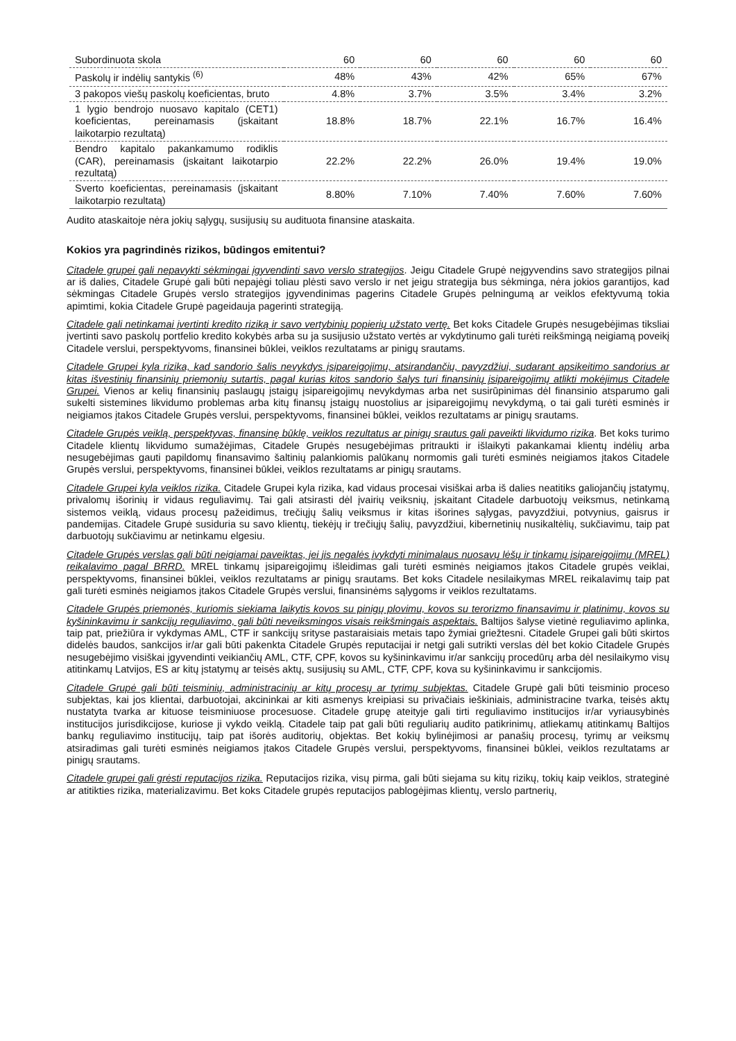| Subordinuota skola | 60 | 60 | 60 | 60 | 60 |
| Paskolų ir indėlių santykis <sup>(6)</sup> | 48% | 43% | 42% | 65% | 67% |
| 3 pakopos viešų paskolų koeficientas, bruto | 4.8% | 3.7% | 3.5% | 3.4% | 3.2% |
| 1 lygio bendrojo nuosavo kapitalo (CET1) koeficientas, pereinamasis (įskaitant laikotarpio rezultatą) | 18.8% | 18.7% | 22.1% | 16.7% | 16.4% |
| Bendro kapitalo pakankamumo rodiklis (CAR), pereinamasis (įskaitant laikotarpio rezultatą) | 22.2% | 22.2% | 26.0% | 19.4% | 19.0% |
| Sverto koeficientas, pereinamasis (įskaitant laikotarpio rezultatą) | 8.80% | 7.10% | 7.40% | 7.60% | 7.60% |
Audito ataskaitoje nėra jokių sąlygų, susijusių su audituota finansine ataskaita.
Kokios yra pagrindinės rizikos, būdingos emitentui?
Citadele grupei gali nepavykti sėkmingai įgyvendinti savo verslo strategijos. Jeigu Citadele Grupė neįgyvendins savo strategijos pilnai ar iš dalies, Citadele Grupė gali būti nepajėgi toliau plėsti savo verslo ir net jeigu strategija bus sėkminga, nėra jokios garantijos, kad sėkmingas Citadele Grupės verslo strategijos įgyvendinimas pagerins Citadele Grupės pelningumą ar veiklos efektyvumą tokia apimtimi, kokia Citadele Grupė pageidauja pagerinti strategiją.
Citadele gali netinkamai įvertinti kredito riziką ir savo vertybinių popierių užstato vertę. Bet koks Citadele Grupės nesugebėjimas tiksliai įvertinti savo paskolų portfelio kredito kokybės arba su ja susijusio užstato vertės ar vykdytinumo gali turėti reikšmingą neigiamą poveikį Citadele verslui, perspektyvoms, finansinei būklei, veiklos rezultatams ar pinigų srautams.
Citadele Grupei kyla rizika, kad sandorio šalis nevykdys įsipareigojimų, atsirandančių, pavyzdžiui, sudarant apsikeitimo sandorius ar kitas išvestinių finansinių priemonių sutartis, pagal kurias kitos sandorio šalys turi finansinių įsipareigojimų atlikti mokėjimus Citadele Grupei. Vienos ar kelių finansinių paslaugų įstaigų įsipareigojimų nevykdymas arba net susirūpinimas dėl finansinio atsparumo gali sukelti sistemines likvidumo problemas arba kitų finansų įstaigų nuostolius ar įsipareigojimų nevykdymą, o tai gali turėti esminės ir neigiamos įtakos Citadele Grupės verslui, perspektyvoms, finansinei būklei, veiklos rezultatams ar pinigų srautams.
Citadele Grupės veiklą, perspektyvas, finansinę būklę, veiklos rezultatus ar pinigų srautus gali paveikti likvidumo rizika. Bet koks turimo Citadele klientų likvidumo sumažėjimas, Citadele Grupės nesugebėjimas pritraukti ir išlaikyti pakankamai klientų indėlių arba nesugebėjimas gauti papildomų finansavimo šaltinių palankiomis palūkanų normomis gali turėti esminės neigiamos įtakos Citadele Grupės verslui, perspektyvoms, finansinei būklei, veiklos rezultatams ar pinigų srautams.
Citadele Grupei kyla veiklos rizika. Citadele Grupei kyla rizika, kad vidaus procesai visiškai arba iš dalies neatitiks galiojančių įstatymų, privalomų išorinių ir vidaus reguliavimų. Tai gali atsirasti dėl įvairių veiksnių, įskaitant Citadele darbuotojų veiksmus, netinkamą sistemos veiklą, vidaus procesų pažeidimus, trečiųjų šalių veiksmus ir kitas išorines sąlygas, pavyzdžiui, potvynius, gaisrus ir pandemijas. Citadele Grupė susiduria su savo klientų, tiekėjų ir trečiųjų šalių, pavyzdžiui, kibernetinių nusikaltėlių, sukčiavimu, taip pat darbuotojų sukčiavimu ar netinkamu elgesiu.
Citadele Grupės verslas gali būti neigiamai paveiktas, jei jis negalės įvykdyti minimalaus nuosavų lėšų ir tinkamų įsipareigojimų (MREL) reikalavimo pagal BRRD. MREL tinkamų įsipareigojimų išleidimas gali turėti esminės neigiamos įtakos Citadele grupės veiklai, perspektyvoms, finansinei būklei, veiklos rezultatams ar pinigų srautams. Bet koks Citadele nesilaikymas MREL reikalavimų taip pat gali turėti esminės neigiamos įtakos Citadele Grupės verslui, finansinėms sąlygoms ir veiklos rezultatams.
Citadele Grupės priemonės, kuriomis siekiama laikytis kovos su pinigų plovimu, kovos su terorizmo finansavimu ir platinimu, kovos su kyšininkavimu ir sankcijų reguliavimo, gali būti neveiksmingos visais reikšmingais aspektais. Baltijos šalyse vietinė reguliavimo aplinka, taip pat, priežiūra ir vykdymas AML, CTF ir sankcijų srityse pastaraisiais metais tapo žymiai griežtesni. Citadele Grupei gali būti skirtos didelės baudos, sankcijos ir/ar gali būti pakenkta Citadele Grupės reputacijai ir netgi gali sutrikti verslas dėl bet kokio Citadele Grupės nesugebėjimo visiškai įgyvendinti veikiančių AML, CTF, CPF, kovos su kyšininkavimu ir/ar sankcijų procedūrų arba dėl nesilaikymo visų atitinkamų Latvijos, ES ar kitų įstatymų ar teisės aktų, susijusių su AML, CTF, CPF, kova su kyšininkavimu ir sankcijomis.
Citadele Grupė gali būti teisminių, administracinių ar kitų procesų ar tyrimų subjektas. Citadele Grupė gali būti teisminio proceso subjektas, kai jos klientai, darbuotojai, akcininkai ar kiti asmenys kreipiasi su privačiais ieškiniais, administracine tvarka, teisės aktų nustatyta tvarka ar kituose teisminiuose procesuose. Citadele grupę ateityje gali tirti reguliavimo institucijos ir/ar vyriausybinės institucijos jurisdikcijose, kuriose ji vykdo veiklą. Citadele taip pat gali būti reguliarių audito patikrinimų, atliekamų atitinkamų Baltijos bankų reguliavimo institucijų, taip pat išorės auditorių, objektas. Bet kokių bylinėjimosi ar panašių procesų, tyrimų ar veiksmų atsiradimas gali turėti esminės neigiamos įtakos Citadele Grupės verslui, perspektyvoms, finansinei būklei, veiklos rezultatams ar pinigų srautams.
Citadele grupei gali grėsti reputacijos rizika. Reputacijos rizika, visų pirma, gali būti siejama su kitų rizikų, tokių kaip veiklos, strateginė ar atitikties rizika, materializavimu. Bet koks Citadele grupės reputacijos pablogėjimas klientų, verslo partnerių,